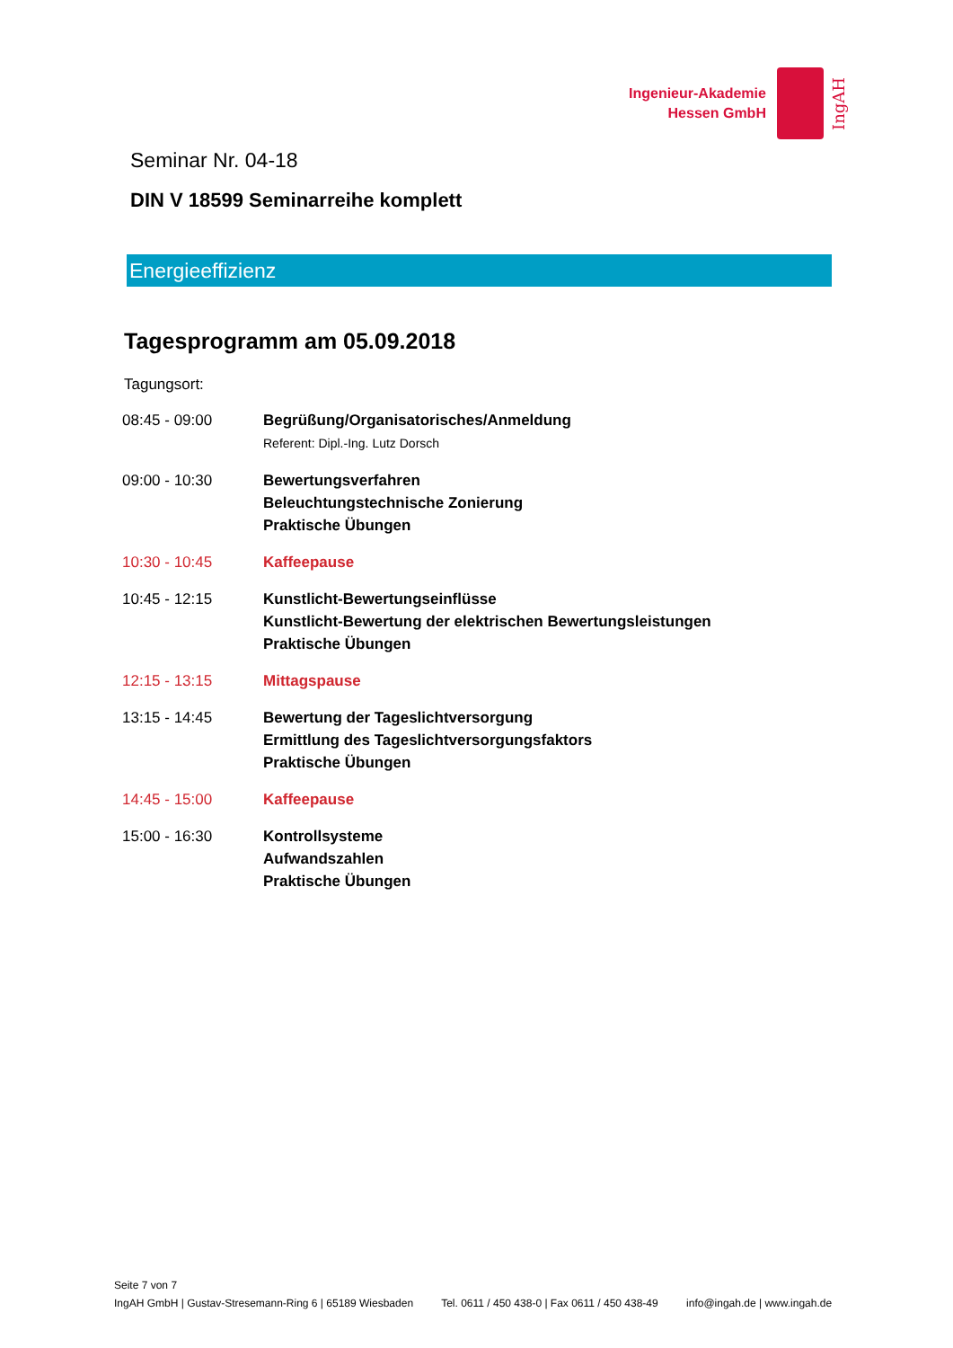Ingenieur-Akademie
Hessen GmbH
IngAH
Seminar Nr. 04-18
DIN V 18599 Seminarreihe komplett
Energieeffizienz
Tagesprogramm am 05.09.2018
Tagungsort:
| 08:45 - 09:00 | Begrüßung/Organisatorisches/Anmeldung Referent: Dipl.-Ing. Lutz Dorsch |
| 09:00 - 10:30 | Bewertungsverfahren Beleuchtungstechnische Zonierung Praktische Übungen |
| 10:30 - 10:45 | Kaffeepause |
| 10:45 - 12:15 | Kunstlicht-Bewertungseinflüsse Kunstlicht-Bewertung der elektrischen Bewertungsleistungen Praktische Übungen |
| 12:15 - 13:15 | Mittagspause |
| 13:15 - 14:45 | Bewertung der Tageslichtversorgung Ermittlung des Tageslichtversorgungsfaktors Praktische Übungen |
| 14:45 - 15:00 | Kaffeepause |
| 15:00 - 16:30 | Kontrollsysteme Aufwandszahlen Praktische Übungen |
Seite 7 von 7
IngAH GmbH | Gustav-Stresemann-Ring 6 | 65189 Wiesbaden Tel. 0611 / 450 438-0 | Fax 0611 / 450 438-49 info@ingah.de | www.ingah.de